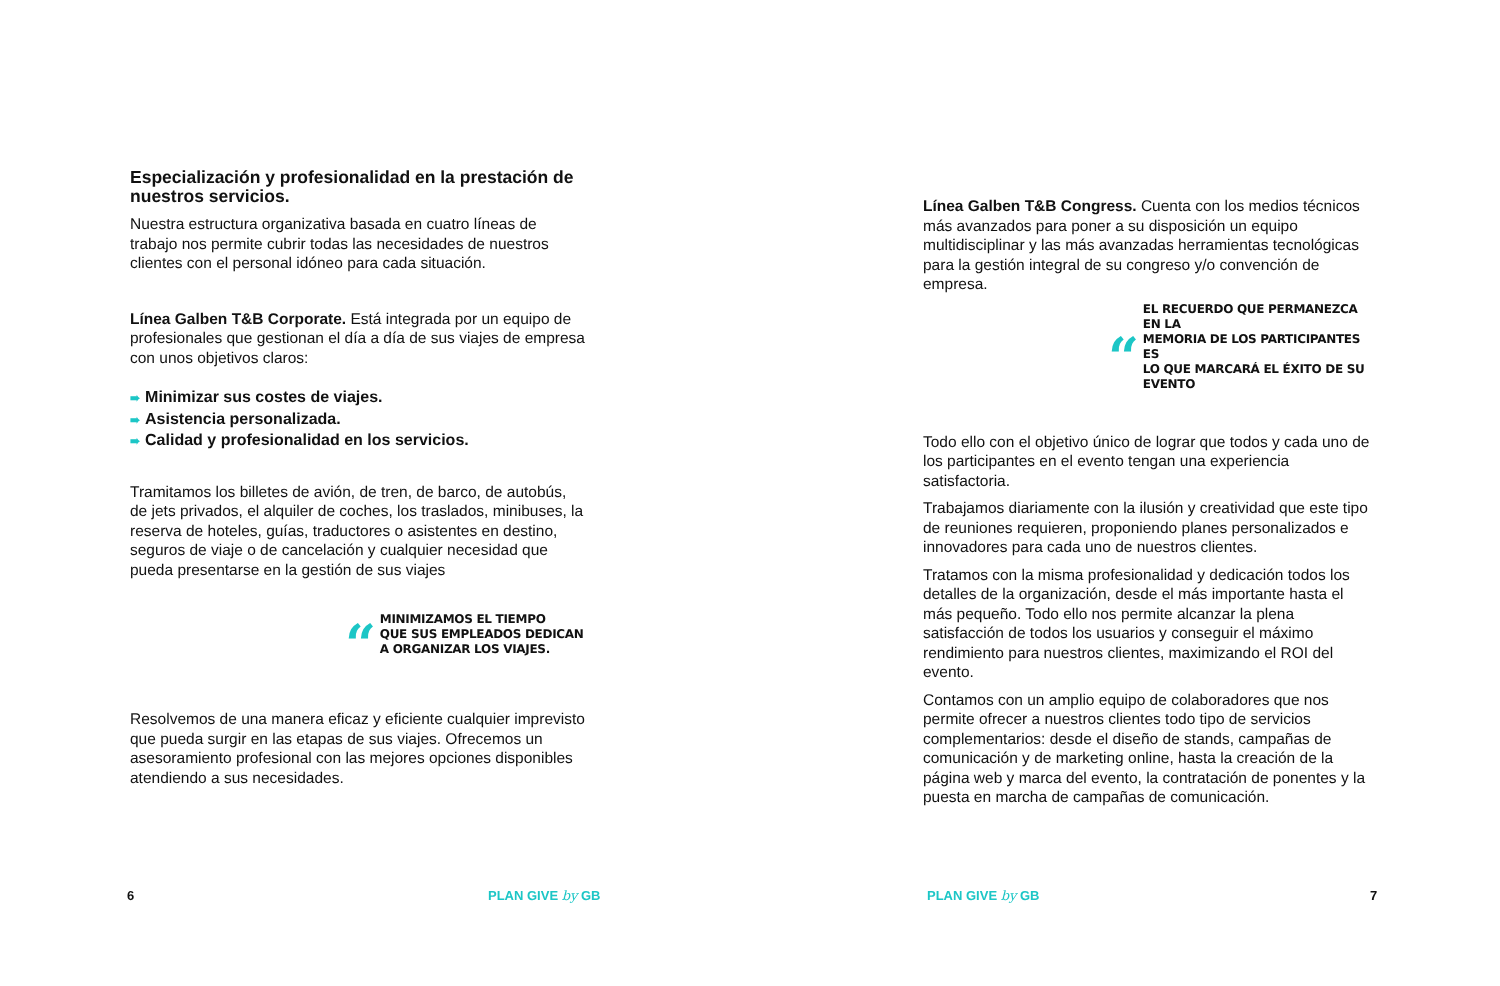Especialización y profesionalidad en la prestación de nuestros servicios.
Nuestra estructura organizativa basada en cuatro líneas de trabajo nos permite cubrir todas las necesidades de nuestros clientes con el personal idóneo para cada situación.
Línea Galben T&B Corporate. Está integrada por un equipo de profesionales que gestionan el día a día de sus viajes de empresa con unos objetivos claros:
➠ Minimizar sus costes de viajes.
➠ Asistencia personalizada.
➠ Calidad y profesionalidad en los servicios.
Tramitamos los billetes de avión, de tren, de barco, de autobús, de jets privados, el alquiler de coches, los traslados, minibuses, la reserva de hoteles, guías, traductores o asistentes en destino, seguros de viaje o de cancelación y cualquier necesidad que pueda presentarse en la gestión de sus viajes
“
MINIMIZAMOS EL TIEMPO
QUE SUS EMPLEADOS DEDICAN
A ORGANIZAR LOS VIAJES.
Resolvemos de una manera eficaz y eficiente cualquier imprevisto que pueda surgir en las etapas de sus viajes. Ofrecemos un asesoramiento profesional con las mejores opciones disponibles atendiendo a sus necesidades.
6 PLAN GIVE by GB
Línea Galben T&B Congress. Cuenta con los medios técnicos más avanzados para poner a su disposición un equipo multidisciplinar y las más avanzadas herramientas tecnológicas para la gestión integral de su congreso y/o convención de empresa.
“
EL RECUERDO QUE PERMANEZCA EN LA
MEMORIA DE LOS PARTICIPANTES ES
LO QUE MARCARÁ EL ÉXITO DE SU EVENTO
Todo ello con el objetivo único de lograr que todos y cada uno de los participantes en el evento tengan una experiencia satisfactoria.
Trabajamos diariamente con la ilusión y creatividad que este tipo de reuniones requieren, proponiendo planes personalizados e innovadores para cada uno de nuestros clientes.
Tratamos con la misma profesionalidad y dedicación todos los detalles de la organización, desde el más importante hasta el más pequeño. Todo ello nos permite alcanzar la plena satisfacción de todos los usuarios y conseguir el máximo rendimiento para nuestros clientes, maximizando el ROI del evento.
Contamos con un amplio equipo de colaboradores que nos permite ofrecer a nuestros clientes todo tipo de servicios complementarios: desde el diseño de stands, campañas de comunicación y de marketing online, hasta la creación de la página web y marca del evento, la contratación de ponentes y la puesta en marcha de campañas de comunicación.
PLAN GIVE by GB 7